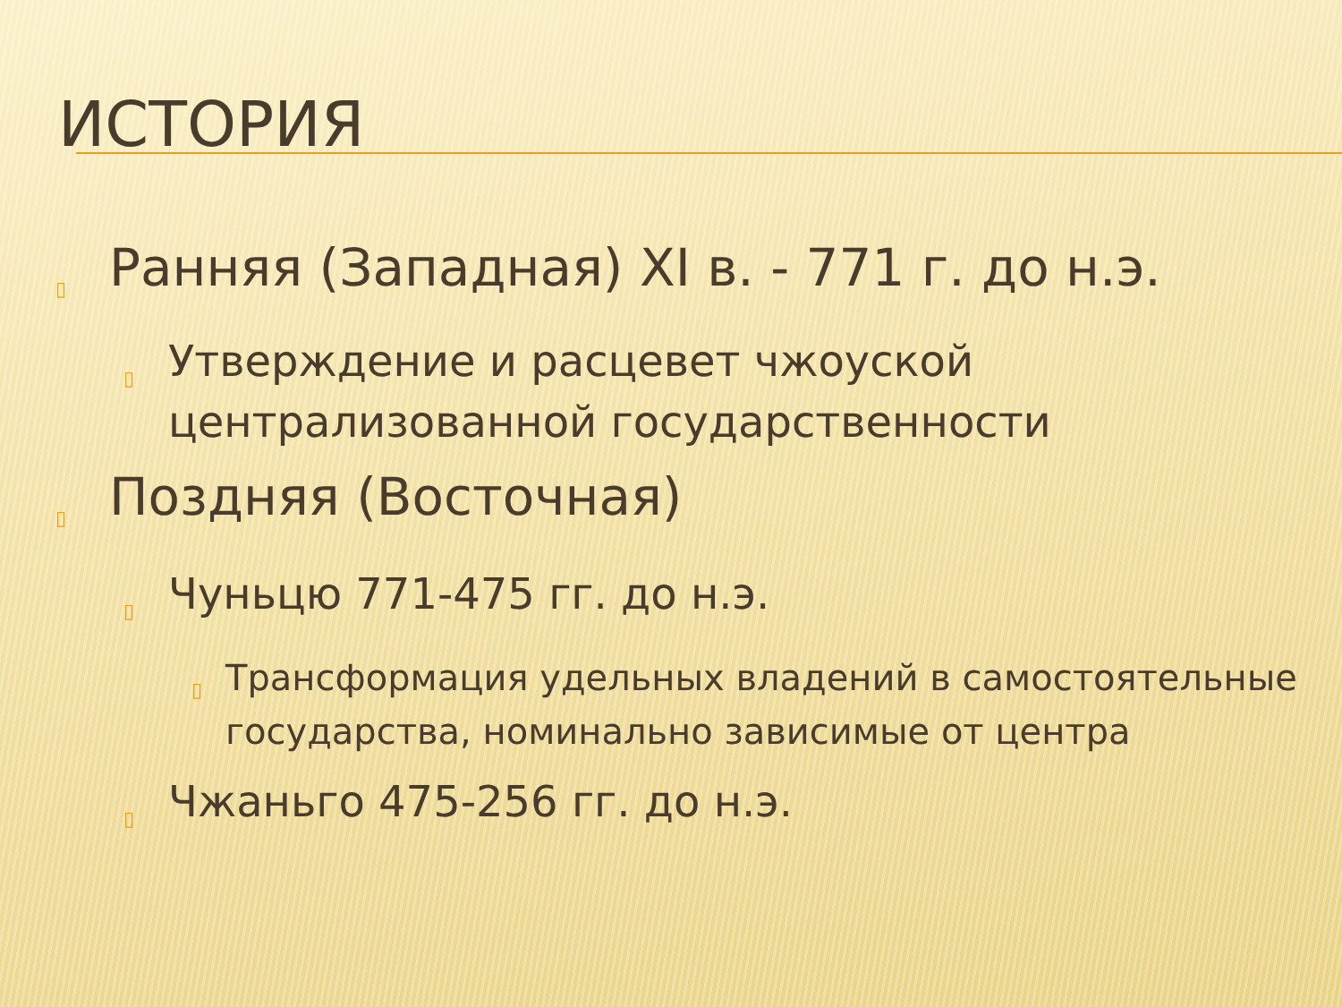ИСТОРИЯ
▯ Ранняя (Западная) XI в. - 771 г. до н.э.
▯ Утверждение и расцевет чжоуской централизованной государственности
▯ Поздняя (Восточная)
▯ Чуньцю 771-475 гг. до н.э.
▯ Трансформация удельных владений в самостоятельные государства, номинально зависимые от центра
▯ Чжаньго 475-256 гг. до н.э.